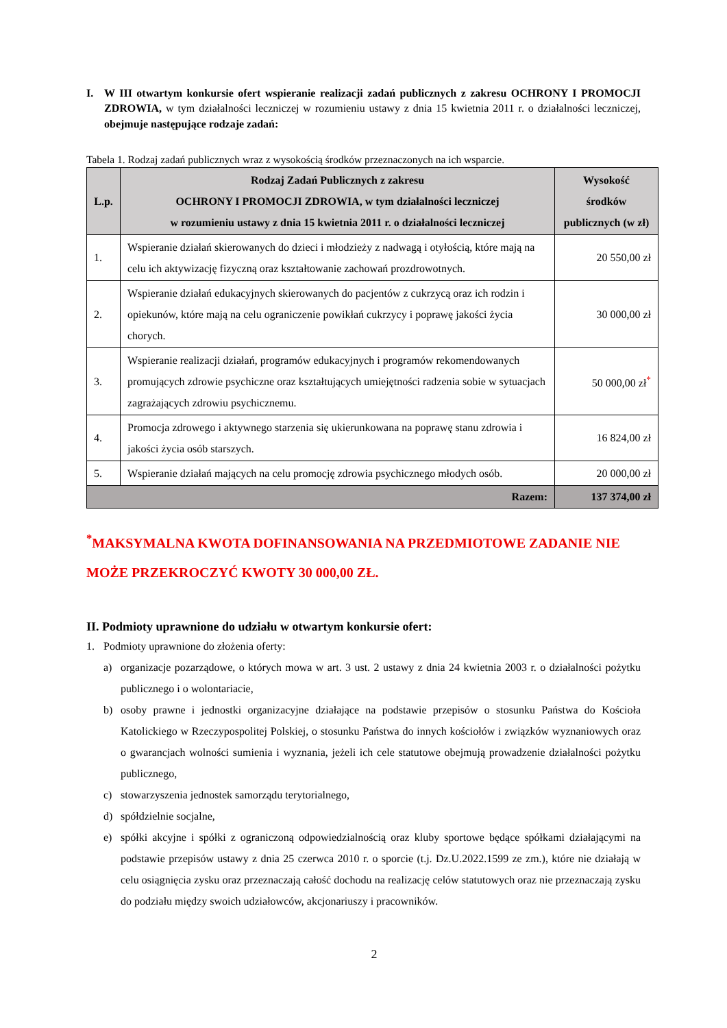I. W III otwartym konkursie ofert wspieranie realizacji zadań publicznych z zakresu OCHRONY I PROMOCJI ZDROWIA, w tym działalności leczniczej w rozumieniu ustawy z dnia 15 kwietnia 2011 r. o działalności leczniczej, obejmuje następujące rodzaje zadań:
Tabela 1. Rodzaj zadań publicznych wraz z wysokością środków przeznaczonych na ich wsparcie.
| L.p. | Rodzaj Zadań Publicznych z zakresu OCHRONY I PROMOCJI ZDROWIA, w tym działalności leczniczej w rozumieniu ustawy z dnia 15 kwietnia 2011 r. o działalności leczniczej | Wysokość środków publicznych (w zł) |
| --- | --- | --- |
| 1. | Wspieranie działań skierowanych do dzieci i młodzieży z nadwagą i otyłością, które mają na celu ich aktywizację fizyczną oraz kształtowanie zachowań prozdrowotnych. | 20 550,00 zł |
| 2. | Wspieranie działań edukacyjnych skierowanych do pacjentów z cukrzycą oraz ich rodzin i opiekunów, które mają na celu ograniczenie powikłań cukrzycy i poprawę jakości życia chorych. | 30 000,00 zł |
| 3. | Wspieranie realizacji działań, programów edukacyjnych i programów rekomendowanych promujących zdrowie psychiczne oraz kształtujących umiejętności radzenia sobie w sytuacjach zagrażających zdrowiu psychicznemu. | 50 000,00 zł<sup>*</sup> |
| 4. | Promocja zdrowego i aktywnego starzenia się ukierunkowana na poprawę stanu zdrowia i jakości życia osób starszych. | 16 824,00 zł |
| 5. | Wspieranie działań mających na celu promocję zdrowia psychicznego młodych osób. | 20 000,00 zł |
| Razem: | | 137 374,00 zł |
<sup>*</sup> MAKSYMALNA KWOTA DOFINANSOWANIA NA PRZEDMIOTOWE ZADANIE NIE MOŻE PRZEKROCZYĆ KWOTY 30 000,00 ZŁ.
II. Podmioty uprawnione do udziału w otwartym konkursie ofert:
1. Podmioty uprawnione do złożenia oferty:
a) organizacje pozarządowe, o których mowa w art. 3 ust. 2 ustawy z dnia 24 kwietnia 2003 r. o działalności pożytku publicznego i o wolontariacie,
b) osoby prawne i jednostki organizacyjne działające na podstawie przepisów o stosunku Państwa do Kościoła Katolickiego w Rzeczypospolitej Polskiej, o stosunku Państwa do innych kościołów i związków wyznaniowych oraz o gwarancjach wolności sumienia i wyznania, jeżeli ich cele statutowe obejmują prowadzenie działalności pożytku publicznego,
c) stowarzyszenia jednostek samorządu terytorialnego,
d) spółdzielnie socjalne,
e) spółki akcyjne i spółki z ograniczoną odpowiedzialnością oraz kluby sportowe będące spółkami działającymi na podstawie przepisów ustawy z dnia 25 czerwca 2010 r. o sporcie (t.j. Dz.U.2022.1599 ze zm.), które nie działają w celu osiągnięcia zysku oraz przeznaczają całość dochodu na realizację celów statutowych oraz nie przeznaczają zysku do podziału między swoich udziałowców, akcjonariuszy i pracowników.
2